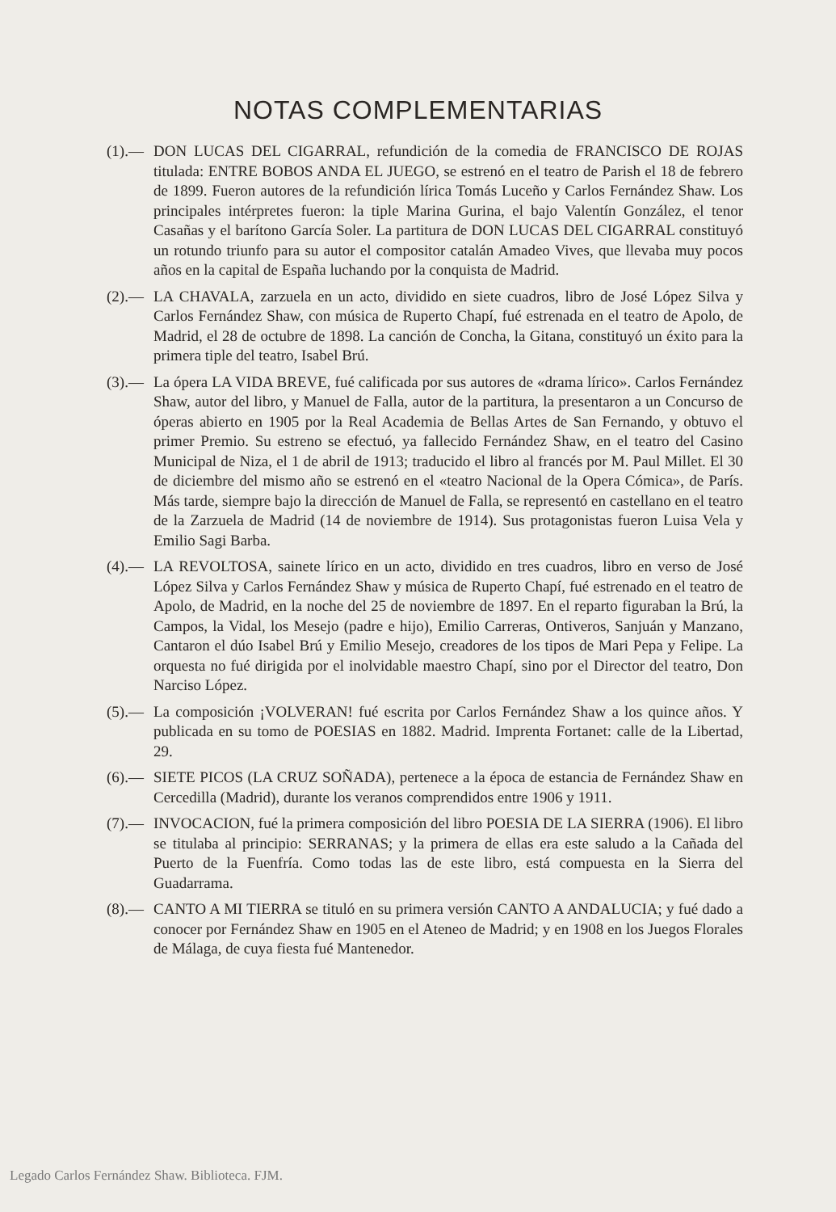NOTAS COMPLEMENTARIAS
(1).— DON LUCAS DEL CIGARRAL, refundición de la comedia de FRANCISCO DE ROJAS titulada: ENTRE BOBOS ANDA EL JUEGO, se estrenó en el teatro de Parish el 18 de febrero de 1899. Fueron autores de la refundición lírica Tomás Luceño y Carlos Fernández Shaw. Los principales intérpretes fueron: la tiple Marina Gurina, el bajo Valentín González, el tenor Casañas y el barítono García Soler. La partitura de DON LUCAS DEL CIGARRAL constituyó un rotundo triunfo para su autor el compositor catalán Amadeo Vives, que llevaba muy pocos años en la capital de España luchando por la conquista de Madrid.
(2).— LA CHAVALA, zarzuela en un acto, dividido en siete cuadros, libro de José López Silva y Carlos Fernández Shaw, con música de Ruperto Chapí, fué estrenada en el teatro de Apolo, de Madrid, el 28 de octubre de 1898. La canción de Concha, la Gitana, constituyó un éxito para la primera tiple del teatro, Isabel Brú.
(3).— La ópera LA VIDA BREVE, fué calificada por sus autores de «drama lírico». Carlos Fernández Shaw, autor del libro, y Manuel de Falla, autor de la partitura, la presentaron a un Concurso de óperas abierto en 1905 por la Real Academia de Bellas Artes de San Fernando, y obtuvo el primer Premio. Su estreno se efectuó, ya fallecido Fernández Shaw, en el teatro del Casino Municipal de Niza, el 1 de abril de 1913; traducido el libro al francés por M. Paul Millet. El 30 de diciembre del mismo año se estrenó en el «teatro Nacional de la Opera Cómica», de París. Más tarde, siempre bajo la dirección de Manuel de Falla, se representó en castellano en el teatro de la Zarzuela de Madrid (14 de noviembre de 1914). Sus protagonistas fueron Luisa Vela y Emilio Sagi Barba.
(4).— LA REVOLTOSA, sainete lírico en un acto, dividido en tres cuadros, libro en verso de José López Silva y Carlos Fernández Shaw y música de Ruperto Chapí, fué estrenado en el teatro de Apolo, de Madrid, en la noche del 25 de noviembre de 1897. En el reparto figuraban la Brú, la Campos, la Vidal, los Mesejo (padre e hijo), Emilio Carreras, Ontiveros, Sanjuán y Manzano, Cantaron el dúo Isabel Brú y Emilio Mesejo, creadores de los tipos de Mari Pepa y Felipe. La orquesta no fué dirigida por el inolvidable maestro Chapí, sino por el Director del teatro, Don Narciso López.
(5).— La composición ¡VOLVERAN! fué escrita por Carlos Fernández Shaw a los quince años. Y publicada en su tomo de POESIAS en 1882. Madrid. Imprenta Fortanet: calle de la Libertad, 29.
(6).— SIETE PICOS (LA CRUZ SOÑADA), pertenece a la época de estancia de Fernández Shaw en Cercedilla (Madrid), durante los veranos comprendidos entre 1906 y 1911.
(7).— INVOCACION, fué la primera composición del libro POESIA DE LA SIERRA (1906). El libro se titulaba al principio: SERRANAS; y la primera de ellas era este saludo a la Cañada del Puerto de la Fuenfría. Como todas las de este libro, está compuesta en la Sierra del Guadarrama.
(8).— CANTO A MI TIERRA se tituló en su primera versión CANTO A ANDALUCIA; y fué dado a conocer por Fernández Shaw en 1905 en el Ateneo de Madrid; y en 1908 en los Juegos Florales de Málaga, de cuya fiesta fué Mantenedor.
Legado Carlos Fernández Shaw. Biblioteca. FJM.